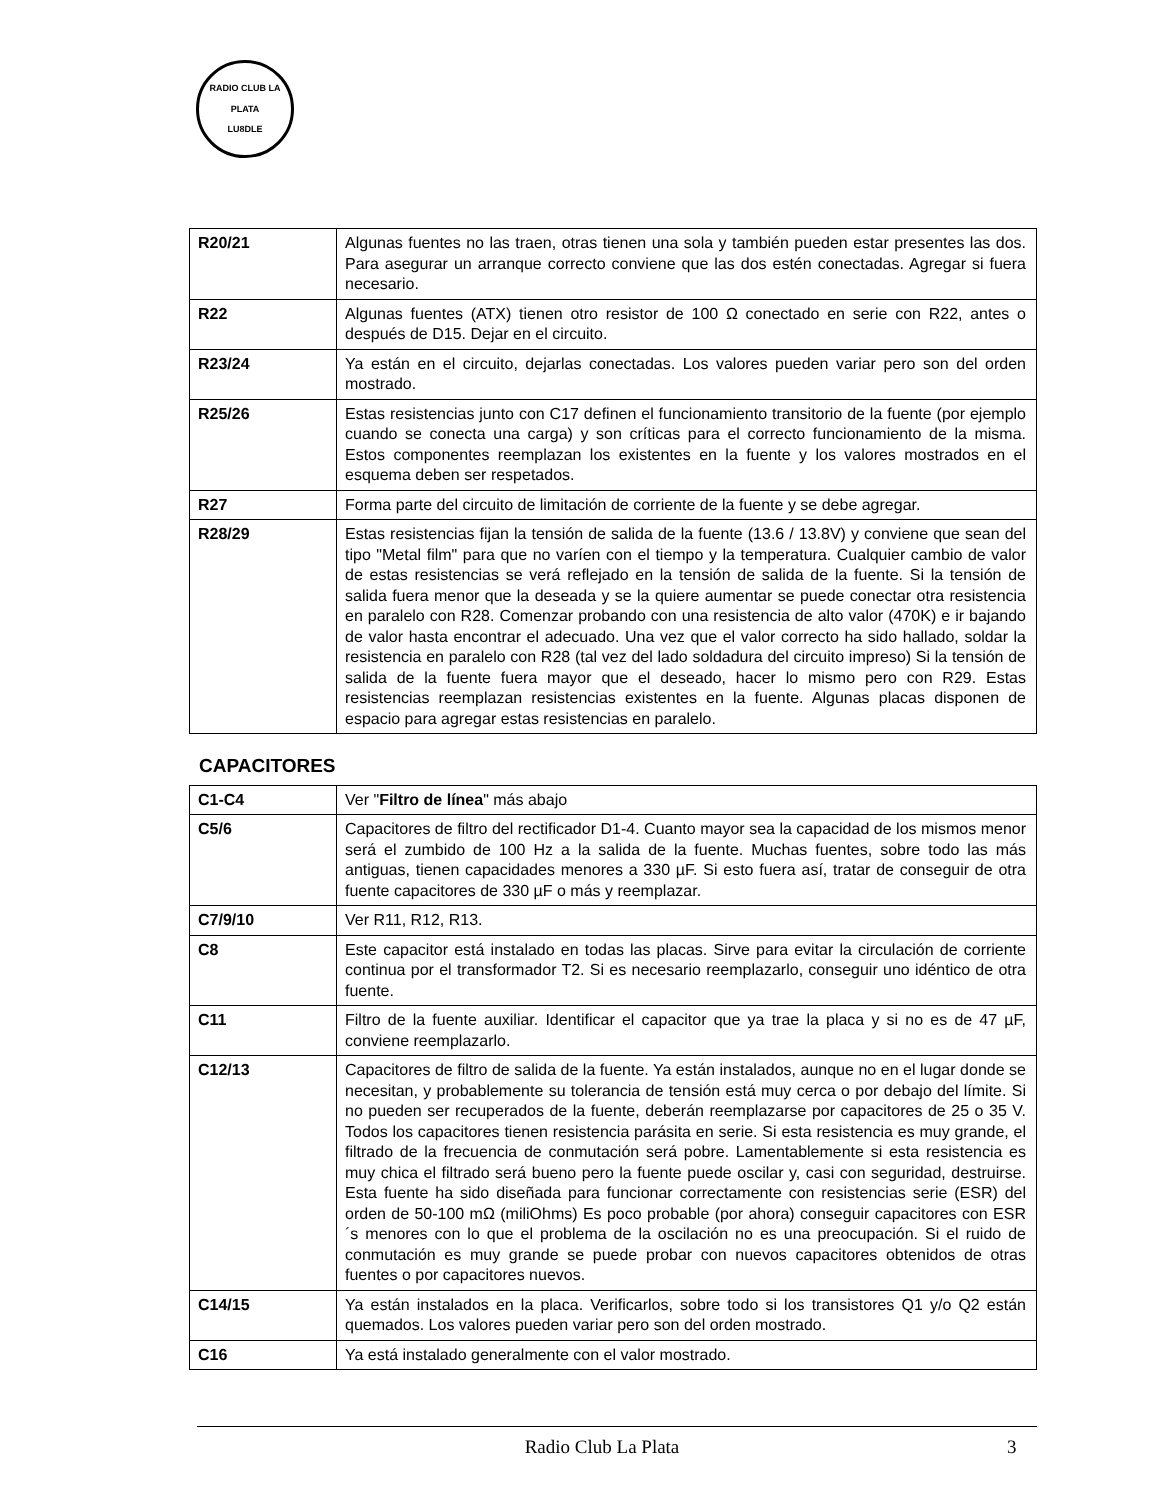RADIO CLUB LA PLATA
LU8DLE
| R20/21 | Algunas fuentes no las traen, otras tienen una sola y también pueden estar presentes las dos. Para asegurar un arranque correcto conviene que las dos estén conectadas. Agregar si fuera necesario. |
| R22 | Algunas fuentes (ATX) tienen otro resistor de 100 Ω conectado en serie con R22, antes o después de D15. Dejar en el circuito. |
| R23/24 | Ya están en el circuito, dejarlas conectadas. Los valores pueden variar pero son del orden mostrado. |
| R25/26 | Estas resistencias junto con C17 definen el funcionamiento transitorio de la fuente (por ejemplo cuando se conecta una carga) y son críticas para el correcto funcionamiento de la misma. Estos componentes reemplazan los existentes en la fuente y los valores mostrados en el esquema deben ser respetados. |
| R27 | Forma parte del circuito de limitación de corriente de la fuente y se debe agregar. |
| R28/29 | Estas resistencias fijan la tensión de salida de la fuente (13.6 / 13.8V) y conviene que sean del tipo "Metal film" para que no varíen con el tiempo y la temperatura. Cualquier cambio de valor de estas resistencias se verá reflejado en la tensión de salida de la fuente. Si la tensión de salida fuera menor que la deseada y se la quiere aumentar se puede conectar otra resistencia en paralelo con R28. Comenzar probando con una resistencia de alto valor (470K) e ir bajando de valor hasta encontrar el adecuado. Una vez que el valor correcto ha sido hallado, soldar la resistencia en paralelo con R28 (tal vez del lado soldadura del circuito impreso) Si la tensión de salida de la fuente fuera mayor que el deseado, hacer lo mismo pero con R29. Estas resistencias reemplazan resistencias existentes en la fuente. Algunas placas disponen de espacio para agregar estas resistencias en paralelo. |
CAPACITORES
| C1-C4 | Ver " Filtro de línea " más abajo |
| C5/6 | Capacitores de filtro del rectificador D1-4. Cuanto mayor sea la capacidad de los mismos menor será el zumbido de 100 Hz a la salida de la fuente. Muchas fuentes, sobre todo las más antiguas, tienen capacidades menores a 330 µF. Si esto fuera así, tratar de conseguir de otra fuente capacitores de 330 µF o más y reemplazar. |
| C7/9/10 | Ver R11, R12, R13. |
| C8 | Este capacitor está instalado en todas las placas. Sirve para evitar la circulación de corriente continua por el transformador T2. Si es necesario reemplazarlo, conseguir uno idéntico de otra fuente. |
| C11 | Filtro de la fuente auxiliar. Identificar el capacitor que ya trae la placa y si no es de 47 µF, conviene reemplazarlo. |
| C12/13 | Capacitores de filtro de salida de la fuente. Ya están instalados, aunque no en el lugar donde se necesitan, y probablemente su tolerancia de tensión está muy cerca o por debajo del límite. Si no pueden ser recuperados de la fuente, deberán reemplazarse por capacitores de 25 o 35 V. Todos los capacitores tienen resistencia parásita en serie. Si esta resistencia es muy grande, el filtrado de la frecuencia de conmutación será pobre. Lamentablemente si esta resistencia es muy chica el filtrado será bueno pero la fuente puede oscilar y, casi con seguridad, destruirse. Esta fuente ha sido diseñada para funcionar correctamente con resistencias serie (ESR) del orden de 50-100 mΩ (miliOhms) Es poco probable (por ahora) conseguir capacitores con ESR´s menores con lo que el problema de la oscilación no es una preocupación. Si el ruido de conmutación es muy grande se puede probar con nuevos capacitores obtenidos de otras fuentes o por capacitores nuevos. |
| C14/15 | Ya están instalados en la placa. Verificarlos, sobre todo si los transistores Q1 y/o Q2 están quemados. Los valores pueden variar pero son del orden mostrado. |
| C16 | Ya está instalado generalmente con el valor mostrado. |
Radio Club La Plata 3